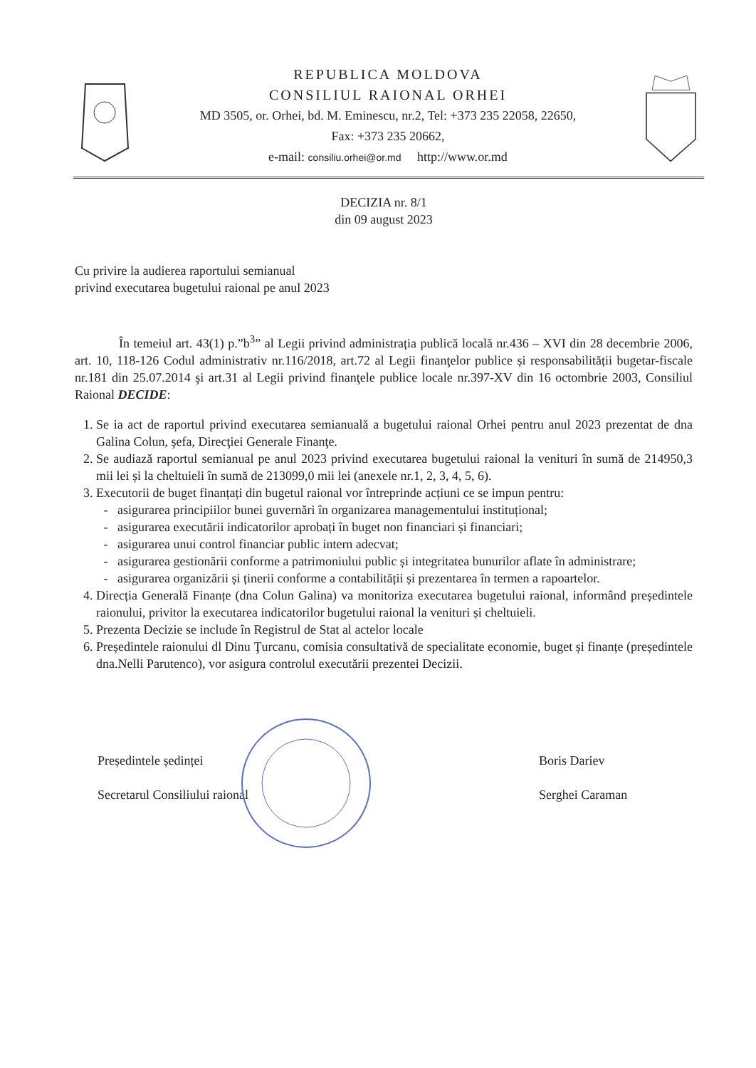REPUBLICA MOLDOVA
CONSILIUL RAIONAL ORHEI
MD 3505, or. Orhei, bd. M. Eminescu, nr.2, Tel: +373 235 22058, 22650,
Fax: +373 235 20662,
e-mail: consiliu.orhei@or.md http://www.or.md
DECIZIA nr. 8/1
din 09 august 2023
Cu privire la audierea raportului semianual
privind executarea bugetului raional pe anul 2023
În temeiul art. 43(1) p.”b<sup>3</sup>” al Legii privind administrația publică locală nr.436 – XVI din 28 decembrie 2006, art. 10, 118-126 Codul administrativ nr.116/2018, art.72 al Legii finanţelor publice și responsabilității bugetar-fiscale nr.181 din 25.07.2014 şi art.31 al Legii privind finanţele publice locale nr.397-XV din 16 octombrie 2003, Consiliul Raional DECIDE:
1. Se ia act de raportul privind executarea semianuală a bugetului raional Orhei pentru anul 2023 prezentat de dna Galina Colun, şefa, Direcţiei Generale Finanţe.
2. Se audiază raportul semianual pe anul 2023 privind executarea bugetului raional la venituri în sumă de 214950,3 mii lei și la cheltuieli în sumă de 213099,0 mii lei (anexele nr.1, 2, 3, 4, 5, 6).
3. Executorii de buget finanțați din bugetul raional vor întreprinde acțiuni ce se impun pentru:
asigurarea principiilor bunei guvernări în organizarea managementului instituțional;
asigurarea executării indicatorilor aprobați în buget non financiari și financiari;
asigurarea unui control financiar public intern adecvat;
asigurarea gestionării conforme a patrimoniului public și integritatea bunurilor aflate în administrare;
asigurarea organizării și ținerii conforme a contabilității și prezentarea în termen a rapoartelor.
4. Direcția Generală Finanțe (dna Colun Galina) va monitoriza executarea bugetului raional, informând președintele raionului, privitor la executarea indicatorilor bugetului raional la venituri și cheltuieli.
5. Prezenta Decizie se include în Registrul de Stat al actelor locale
6. Președintele raionului dl Dinu Ţurcanu, comisia consultativă de specialitate economie, buget și finanțe (președintele dna.Nelli Parutenco), vor asigura controlul executării prezentei Decizii.
Președintele ședinței
Secretarul Consiliului raional
Boris Dariev
Serghei Caraman